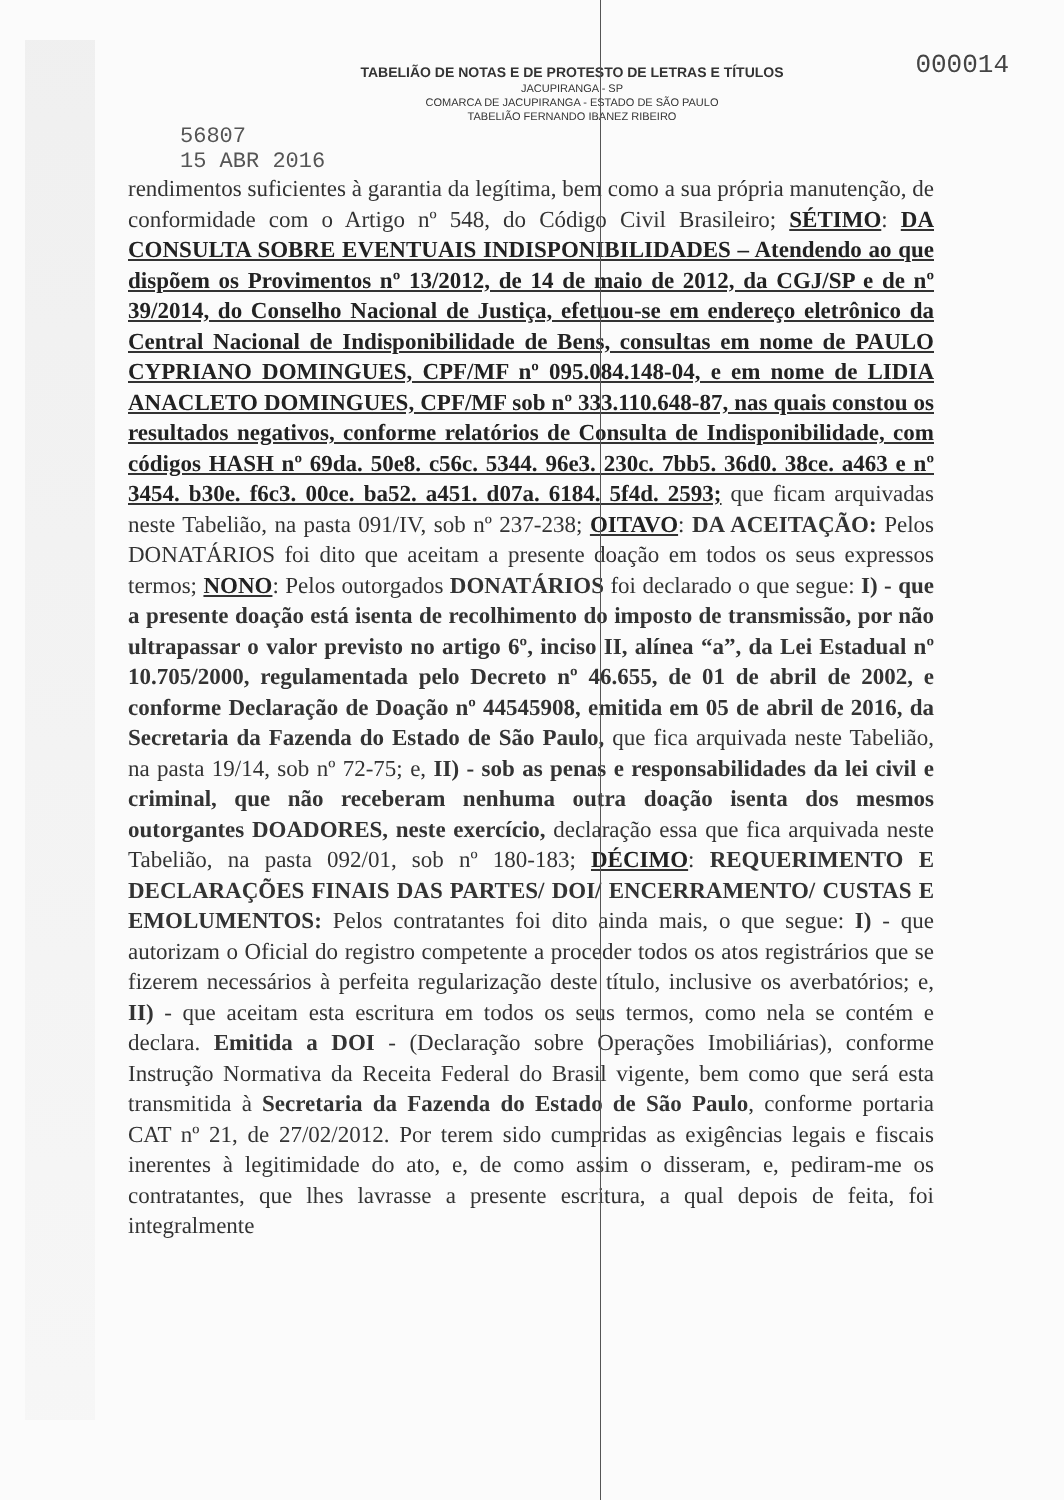000014
TABELIÃO DE NOTAS E DE PROTESTO DE LETRAS E TÍTULOS
JACUPIRANGA - SP
COMARCA DE JACUPIRANGA - ESTADO DE SÃO PAULO
TABELIÃO FERNANDO IBANEZ RIBEIRO
56807
15 ABR 2016
rendimentos suficientes à garantia da legítima, bem como a sua própria manutenção, de conformidade com o Artigo nº 548, do Código Civil Brasileiro; SÉTIMO: DA CONSULTA SOBRE EVENTUAIS INDISPONIBILIDADES – Atendendo ao que dispõem os Provimentos nº 13/2012, de 14 de maio de 2012, da CGJ/SP e de nº 39/2014, do Conselho Nacional de Justiça, efetuou-se em endereço eletrônico da Central Nacional de Indisponibilidade de Bens, consultas em nome de PAULO CYPRIANO DOMINGUES, CPF/MF nº 095.084.148-04, e em nome de LIDIA ANACLETO DOMINGUES, CPF/MF sob nº 333.110.648-87, nas quais constou os resultados negativos, conforme relatórios de Consulta de Indisponibilidade, com códigos HASH nº 69da. 50e8. c56c. 5344. 96e3. 230c. 7bb5. 36d0. 38ce. a463 e nº 3454. b30e. f6c3. 00ce. ba52. a451. d07a. 6184. 5f4d. 2593; que ficam arquivadas neste Tabelião, na pasta 091/IV, sob nº 237-238; OITAVO: DA ACEITAÇÃO: Pelos DONATÁRIOS foi dito que aceitam a presente doação em todos os seus expressos termos; NONO: Pelos outorgados DONATÁRIOS foi declarado o que segue: I) - que a presente doação está isenta de recolhimento do imposto de transmissão, por não ultrapassar o valor previsto no artigo 6º, inciso II, alínea “a”, da Lei Estadual nº 10.705/2000, regulamentada pelo Decreto nº 46.655, de 01 de abril de 2002, e conforme Declaração de Doação nº 44545908, emitida em 05 de abril de 2016, da Secretaria da Fazenda do Estado de São Paulo, que fica arquivada neste Tabelião, na pasta 19/14, sob nº 72-75; e, II) - sob as penas e responsabilidades da lei civil e criminal, que não receberam nenhuma outra doação isenta dos mesmos outorgantes DOADORES, neste exercício, declaração essa que fica arquivada neste Tabelião, na pasta 092/01, sob nº 180-183; DÉCIMO: REQUERIMENTO E DECLARAÇÕES FINAIS DAS PARTES/ DOI/ ENCERRAMENTO/ CUSTAS E EMOLUMENTOS: Pelos contratantes foi dito ainda mais, o que segue: I) - que autorizam o Oficial do registro competente a proceder todos os atos registrários que se fizerem necessários à perfeita regularização deste título, inclusive os averbatórios; e, II) - que aceitam esta escritura em todos os seus termos, como nela se contém e declara. Emitida a DOI - (Declaração sobre Operações Imobiliárias), conforme Instrução Normativa da Receita Federal do Brasil vigente, bem como que será esta transmitida à Secretaria da Fazenda do Estado de São Paulo, conforme portaria CAT nº 21, de 27/02/2012. Por terem sido cumpridas as exigências legais e fiscais inerentes à legitimidade do ato, e, de como assim o disseram, e, pediram-me os contratantes, que lhes lavrasse a presente escritura, a qual depois de feita, foi integralmente